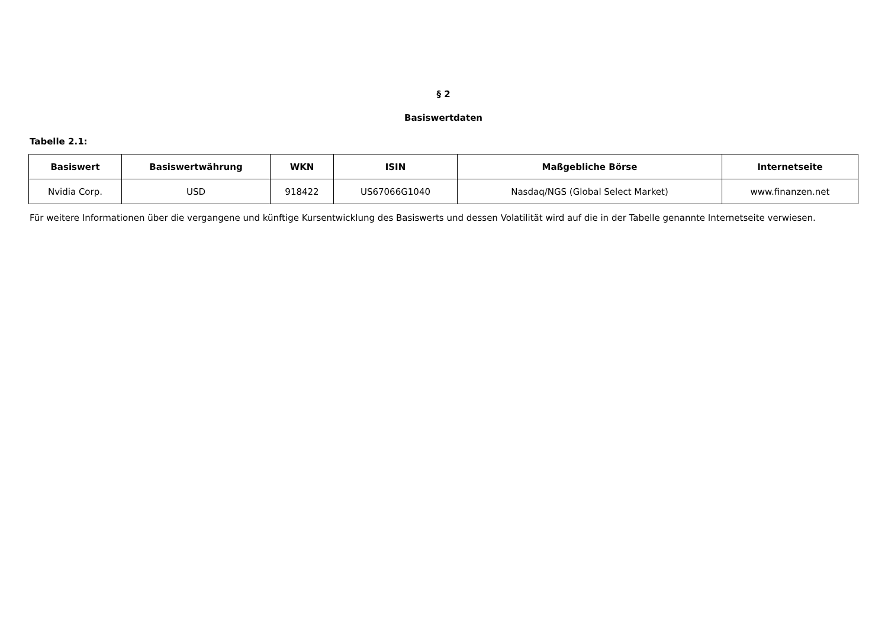§ 2
Basiswertdaten
Tabelle 2.1:
| Basiswert | Basiswertwährung | WKN | ISIN | Maßgebliche Börse | Internetseite |
| --- | --- | --- | --- | --- | --- |
| Nvidia Corp. | USD | 918422 | US67066G1040 | Nasdaq/NGS (Global Select Market) | www.finanzen.net |
Für weitere Informationen über die vergangene und künftige Kursentwicklung des Basiswerts und dessen Volatilität wird auf die in der Tabelle genannte Internetseite verwiesen.